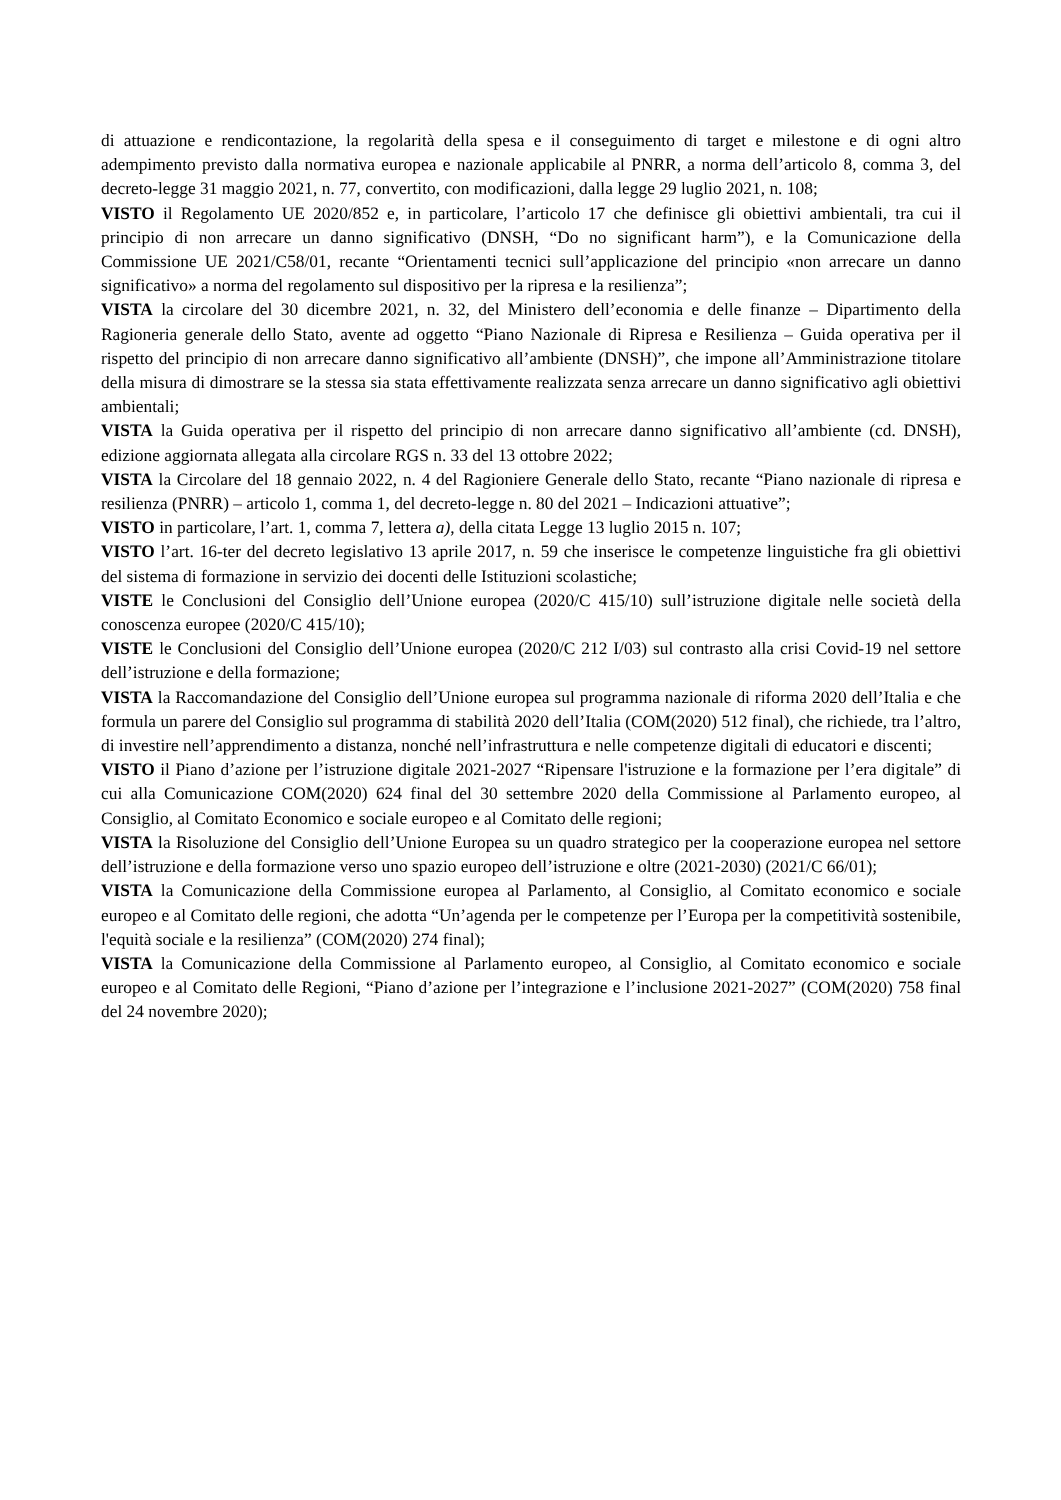di attuazione e rendicontazione, la regolarità della spesa e il conseguimento di target e milestone e di ogni altro adempimento previsto dalla normativa europea e nazionale applicabile al PNRR, a norma dell’articolo 8, comma 3, del decreto-legge 31 maggio 2021, n. 77, convertito, con modificazioni, dalla legge 29 luglio 2021, n. 108;
VISTO il Regolamento UE 2020/852 e, in particolare, l’articolo 17 che definisce gli obiettivi ambientali, tra cui il principio di non arrecare un danno significativo (DNSH, “Do no significant harm”), e la Comunicazione della Commissione UE 2021/C58/01, recante “Orientamenti tecnici sull’applicazione del principio «non arrecare un danno significativo» a norma del regolamento sul dispositivo per la ripresa e la resilienza”;
VISTA la circolare del 30 dicembre 2021, n. 32, del Ministero dell’economia e delle finanze – Dipartimento della Ragioneria generale dello Stato, avente ad oggetto “Piano Nazionale di Ripresa e Resilienza – Guida operativa per il rispetto del principio di non arrecare danno significativo all’ambiente (DNSH)”, che impone all’Amministrazione titolare della misura di dimostrare se la stessa sia stata effettivamente realizzata senza arrecare un danno significativo agli obiettivi ambientali;
VISTA la Guida operativa per il rispetto del principio di non arrecare danno significativo all’ambiente (cd. DNSH), edizione aggiornata allegata alla circolare RGS n. 33 del 13 ottobre 2022;
VISTA la Circolare del 18 gennaio 2022, n. 4 del Ragioniere Generale dello Stato, recante “Piano nazionale di ripresa e resilienza (PNRR) – articolo 1, comma 1, del decreto-legge n. 80 del 2021 – Indicazioni attuative”;
VISTO in particolare, l’art. 1, comma 7, lettera a), della citata Legge 13 luglio 2015 n. 107;
VISTO l’art. 16-ter del decreto legislativo 13 aprile 2017, n. 59 che inserisce le competenze linguistiche fra gli obiettivi del sistema di formazione in servizio dei docenti delle Istituzioni scolastiche;
VISTE le Conclusioni del Consiglio dell’Unione europea (2020/C 415/10) sull’istruzione digitale nelle società della conoscenza europee (2020/C 415/10);
VISTE le Conclusioni del Consiglio dell’Unione europea (2020/C 212 I/03) sul contrasto alla crisi Covid-19 nel settore dell’istruzione e della formazione;
VISTA la Raccomandazione del Consiglio dell’Unione europea sul programma nazionale di riforma 2020 dell’Italia e che formula un parere del Consiglio sul programma di stabilità 2020 dell’Italia (COM(2020) 512 final), che richiede, tra l’altro, di investire nell’apprendimento a distanza, nonché nell’infrastruttura e nelle competenze digitali di educatori e discenti;
VISTO il Piano d’azione per l’istruzione digitale 2021-2027 “Ripensare l'istruzione e la formazione per l’era digitale” di cui alla Comunicazione COM(2020) 624 final del 30 settembre 2020 della Commissione al Parlamento europeo, al Consiglio, al Comitato Economico e sociale europeo e al Comitato delle regioni;
VISTA la Risoluzione del Consiglio dell’Unione Europea su un quadro strategico per la cooperazione europea nel settore dell’istruzione e della formazione verso uno spazio europeo dell’istruzione e oltre (2021-2030) (2021/C 66/01);
VISTA la Comunicazione della Commissione europea al Parlamento, al Consiglio, al Comitato economico e sociale europeo e al Comitato delle regioni, che adotta “Un’agenda per le competenze per l’Europa per la competitività sostenibile, l'equità sociale e la resilienza” (COM(2020) 274 final);
VISTA la Comunicazione della Commissione al Parlamento europeo, al Consiglio, al Comitato economico e sociale europeo e al Comitato delle Regioni, “Piano d’azione per l’integrazione e l’inclusione 2021-2027” (COM(2020) 758 final del 24 novembre 2020);